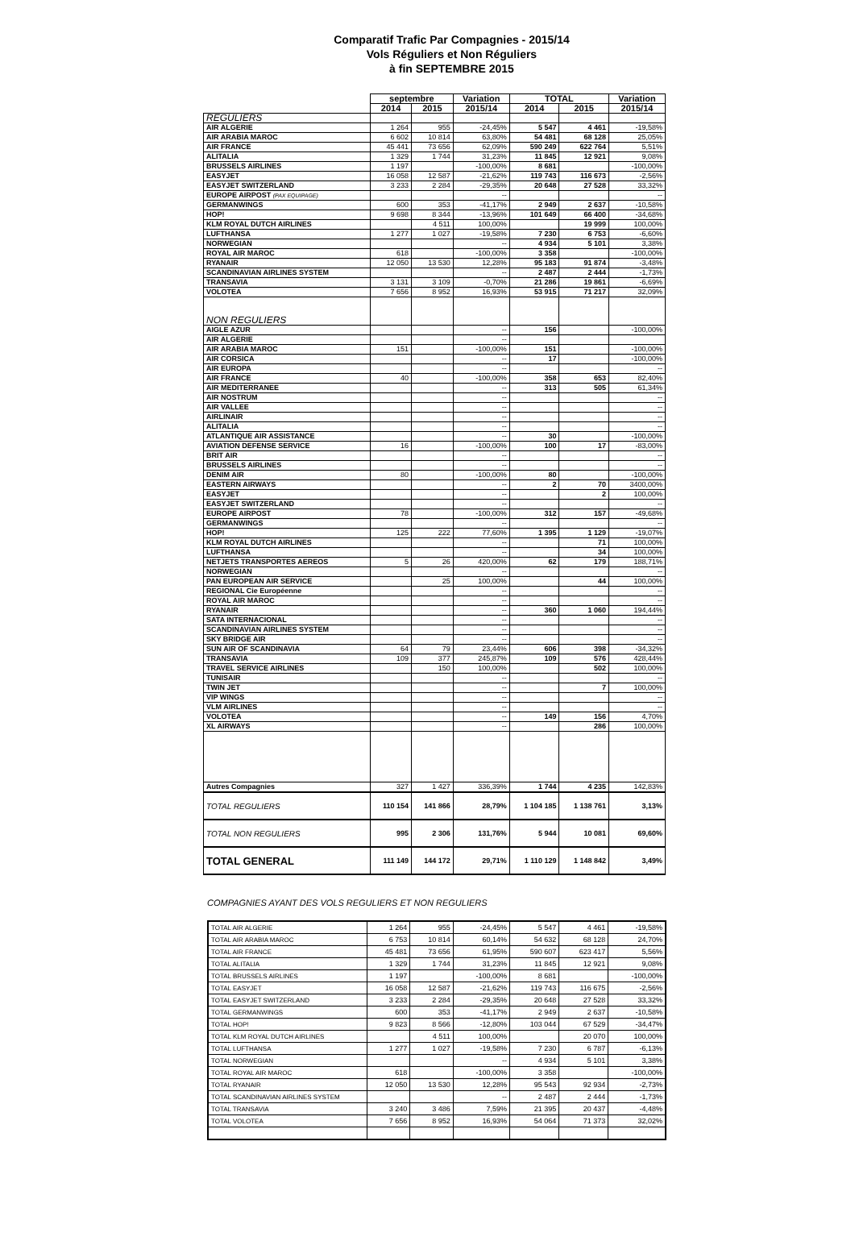Comparatif Trafic Par Compagnies - 2015/14
Vols Réguliers et Non Réguliers
à fin SEPTEMBRE 2015
| | septembre | | Variation | TOTAL | | Variation |
| --- | --- | --- | --- | --- | --- | --- |
| | 2014 | 2015 | 2015/14 | 2014 | 2015 | 2015/14 |
| REGULIERS | | | | | | |
| AIR ALGERIE | 1 264 | 955 | -24,45% | 5 547 | 4 461 | -19,58% |
| AIR ARABIA MAROC | 6 602 | 10 814 | 63,80% | 54 481 | 68 128 | 25,05% |
| AIR FRANCE | 45 441 | 73 656 | 62,09% | 590 249 | 622 764 | 5,51% |
| ALITALIA | 1 329 | 1 744 | 31,23% | 11 845 | 12 921 | 9,08% |
| BRUSSELS AIRLINES | 1 197 | | -100,00% | 8 681 | | -100,00% |
| EASYJET | 16 058 | 12 587 | -21,62% | 119 743 | 116 673 | -2,56% |
| EASYJET SWITZERLAND | 3 233 | 2 284 | -29,35% | 20 648 | 27 528 | 33,32% |
| EUROPE AIRPOST (PAX EQUIPAGE) | | | -- | | | -- |
| GERMANWINGS | 600 | 353 | -41,17% | 2 949 | 2 637 | -10,58% |
| HOP! | 9 698 | 8 344 | -13,96% | 101 649 | 66 400 | -34,68% |
| KLM ROYAL DUTCH AIRLINES | | 4 511 | 100,00% | | 19 999 | 100,00% |
| LUFTHANSA | 1 277 | 1 027 | -19,58% | 7 230 | 6 753 | -6,60% |
| NORWEGIAN | | | -- | 4 934 | 5 101 | 3,38% |
| ROYAL AIR MAROC | 618 | | -100,00% | 3 358 | | -100,00% |
| RYANAIR | 12 050 | 13 530 | 12,28% | 95 183 | 91 874 | -3,48% |
| SCANDINAVIAN AIRLINES SYSTEM | | | -- | 2 487 | 2 444 | -1,73% |
| TRANSAVIA | 3 131 | 3 109 | -0,70% | 21 286 | 19 861 | -6,69% |
| VOLOTEA | 7 656 | 8 952 | 16,93% | 53 915 | 71 217 | 32,09% |
| NON REGULIERS | | | | | | |
| AIGLE AZUR | | | -- | 156 | | -100,00% |
| AIR ALGERIE | | | -- | | | |
| AIR ARABIA MAROC | 151 | | -100,00% | 151 | | -100,00% |
| AIR CORSICA | | | -- | 17 | | -100,00% |
| AIR EUROPA | | | -- | | | -- |
| AIR FRANCE | 40 | | -100,00% | 358 | 653 | 82,40% |
| AIR MEDITERRANEE | | | -- | 313 | 505 | 61,34% |
| AIR NOSTRUM | | | -- | | | -- |
| AIR VALLEE | | | -- | | | -- |
| AIRLINAIR | | | -- | | | -- |
| ALITALIA | | | -- | | | -- |
| ATLANTIQUE AIR ASSISTANCE | | | -- | 30 | | -100,00% |
| AVIATION DEFENSE SERVICE | 16 | | -100,00% | 100 | 17 | -83,00% |
| BRIT AIR | | | -- | | | -- |
| BRUSSELS AIRLINES | | | -- | | | -- |
| DENIM AIR | 80 | | -100,00% | 80 | | -100,00% |
| EASTERN AIRWAYS | | | -- | 2 | 70 | 3400,00% |
| EASYJET | | | -- | | 2 | 100,00% |
| EASYJET SWITZERLAND | | | -- | | | -- |
| EUROPE AIRPOST | 78 | | -100,00% | 312 | 157 | -49,68% |
| GERMANWINGS | | | -- | | | -- |
| HOP! | 125 | 222 | 77,60% | 1 395 | 1 129 | -19,07% |
| KLM ROYAL DUTCH AIRLINES | | | -- | | 71 | 100,00% |
| LUFTHANSA | | | -- | | 34 | 100,00% |
| NETJETS TRANSPORTES AEREOS | 5 | 26 | 420,00% | 62 | 179 | 188,71% |
| NORWEGIAN | | | -- | | | -- |
| PAN EUROPEAN AIR SERVICE | | 25 | 100,00% | | 44 | 100,00% |
| REGIONAL Cie Européenne | | | -- | | | -- |
| ROYAL AIR MAROC | | | -- | | | -- |
| RYANAIR | | | -- | 360 | 1 060 | 194,44% |
| SATA INTERNACIONAL | | | -- | | | -- |
| SCANDINAVIAN AIRLINES SYSTEM | | | -- | | | -- |
| SKY BRIDGE AIR | | | -- | | | -- |
| SUN AIR OF SCANDINAVIA | 64 | 79 | 23,44% | 606 | 398 | -34,32% |
| TRANSAVIA | 109 | 377 | 245,87% | 109 | 576 | 428,44% |
| TRAVEL SERVICE AIRLINES | | 150 | 100,00% | | 502 | 100,00% |
| TUNISAIR | | | -- | | | -- |
| TWIN JET | | | -- | | 7 | 100,00% |
| VIP WINGS | | | -- | | | -- |
| VLM AIRLINES | | | -- | | | -- |
| VOLOTEA | | | -- | 149 | 156 | 4,70% |
| XL AIRWAYS | | | -- | | 286 | 100,00% |
| Autres Compagnies | 327 | 1 427 | 336,39% | 1 744 | 4 235 | 142,83% |
| TOTAL REGULIERS | 110 154 | 141 866 | 28,79% | 1 104 185 | 1 138 761 | 3,13% |
| TOTAL NON REGULIERS | 995 | 2 306 | 131,76% | 5 944 | 10 081 | 69,60% |
| TOTAL GENERAL | 111 149 | 144 172 | 29,71% | 1 110 129 | 1 148 842 | 3,49% |
COMPAGNIES AYANT DES VOLS REGULIERS ET NON REGULIERS
| TOTAL AIR ALGERIE | 1 264 | 955 | -24,45% | 5 547 | 4 461 | -19,58% |
| TOTAL AIR ARABIA MAROC | 6 753 | 10 814 | 60,14% | 54 632 | 68 128 | 24,70% |
| TOTAL AIR FRANCE | 45 481 | 73 656 | 61,95% | 590 607 | 623 417 | 5,56% |
| TOTAL ALITALIA | 1 329 | 1 744 | 31,23% | 11 845 | 12 921 | 9,08% |
| TOTAL BRUSSELS AIRLINES | 1 197 | | -100,00% | 8 681 | | -100,00% |
| TOTAL EASYJET | 16 058 | 12 587 | -21,62% | 119 743 | 116 675 | -2,56% |
| TOTAL EASYJET SWITZERLAND | 3 233 | 2 284 | -29,35% | 20 648 | 27 528 | 33,32% |
| TOTAL GERMANWINGS | 600 | 353 | -41,17% | 2 949 | 2 637 | -10,58% |
| TOTAL HOP! | 9 823 | 8 566 | -12,80% | 103 044 | 67 529 | -34,47% |
| TOTAL KLM ROYAL DUTCH AIRLINES | | 4 511 | 100,00% | | 20 070 | 100,00% |
| TOTAL LUFTHANSA | 1 277 | 1 027 | -19,58% | 7 230 | 6 787 | -6,13% |
| TOTAL NORWEGIAN | | | -- | 4 934 | 5 101 | 3,38% |
| TOTAL ROYAL AIR MAROC | 618 | | -100,00% | 3 358 | | -100,00% |
| TOTAL RYANAIR | 12 050 | 13 530 | 12,28% | 95 543 | 92 934 | -2,73% |
| TOTAL SCANDINAVIAN AIRLINES SYSTEM | | | -- | 2 487 | 2 444 | -1,73% |
| TOTAL TRANSAVIA | 3 240 | 3 486 | 7,59% | 21 395 | 20 437 | -4,48% |
| TOTAL VOLOTEA | 7 656 | 8 952 | 16,93% | 54 064 | 71 373 | 32,02% |